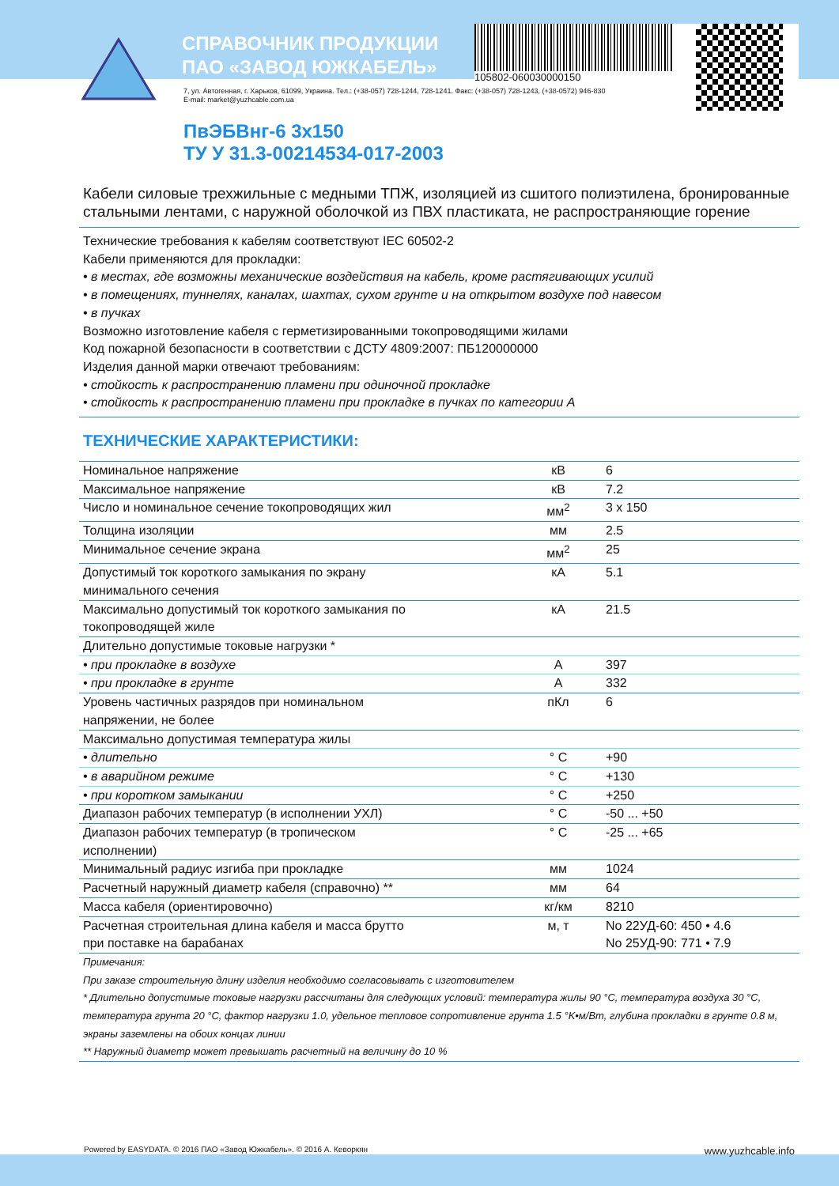СПРАВОЧНИК ПРОДУКЦИИ
ПАО «ЗАВОД ЮЖКАБЕЛЬ»
105802-060030000150
7, ул. Автогенная, г. Харьков, 61099, Украина. Тел.: (+38-057) 728-1244, 728-1241. Факс: (+38-057) 728-1243, (+38-0572) 946-830
E-mail: market@yuzhcable.com.ua
ПвЭБВнг-6 3x150
ТУ У 31.3-00214534-017-2003
Кабели силовые трехжильные с медными ТПЖ, изоляцией из сшитого полиэтилена, бронированные стальными лентами, с наружной оболочкой из ПВХ пластиката, не распространяющие горение
Технические требования к кабелям соответствуют IEC 60502-2
Кабели применяются для прокладки:
• в местах, где возможны механические воздействия на кабель, кроме растягивающих усилий
• в помещениях, туннелях, каналах, шахтах, сухом грунте и на открытом воздухе под навесом
• в пучках
Возможно изготовление кабеля с герметизированными токопроводящими жилами
Код пожарной безопасности в соответствии с ДСТУ 4809:2007: ПБ120000000
Изделия данной марки отвечают требованиям:
• стойкость к распространению пламени при одиночной прокладке
• стойкость к распространению пламени при прокладке в пучках по категории А
ТЕХНИЧЕСКИЕ ХАРАКТЕРИСТИКИ:
| Номинальное напряжение | кВ | 6 |
| Максимальное напряжение | кВ | 7.2 |
| Число и номинальное сечение токопроводящих жил | мм<sup>2</sup> | 3 x 150 |
| Толщина изоляции | мм | 2.5 |
| Минимальное сечение экрана | мм<sup>2</sup> | 25 |
| Допустимый ток короткого замыкания по экрану минимального сечения | кА | 5.1 |
| Максимально допустимый ток короткого замыкания по токопроводящей жиле | кА | 21.5 |
| Длительно допустимые токовые нагрузки * | | |
| • при прокладке в воздухе | А | 397 |
| • при прокладке в грунте | А | 332 |
| Уровень частичных разрядов при номинальном напряжении, не более | пКл | 6 |
| Максимально допустимая температура жилы | | |
| • длительно | ° C | +90 |
| • в аварийном режиме | ° C | +130 |
| • при коротком замыкании | ° C | +250 |
| Диапазон рабочих температур (в исполнении УХЛ) | ° C | -50 ... +50 |
| Диапазон рабочих температур (в тропическом исполнении) | ° C | -25 ... +65 |
| Минимальный радиус изгиба при прокладке | мм | 1024 |
| Расчетный наружный диаметр кабеля (справочно) ** | мм | 64 |
| Масса кабеля (ориентировочно) | кг/км | 8210 |
| Расчетная строительная длина кабеля и масса брутто при поставке на барабанах | м, т | No 22УД-60: 450 • 4.6 No 25УД-90: 771 • 7.9 |
Примечания:
При заказе строительную длину изделия необходимо согласовывать с изготовителем
* Длительно допустимые токовые нагрузки рассчитаны для следующих условий: температура жилы 90 °C, температура воздуха 30 °C, температура грунта 20 °C, фактор нагрузки 1.0, удельное тепловое сопротивление грунта 1.5 °K•м/Вт, глубина прокладки в грунте 0.8 м, экраны заземлены на обоих концах линии
** Наружный диаметр может превышать расчетный на величину до 10 %
Powered by EASYDATA. © 2016 ПАО «Завод Южкабель». © 2016 А. Кеворкян www.yuzhcable.info